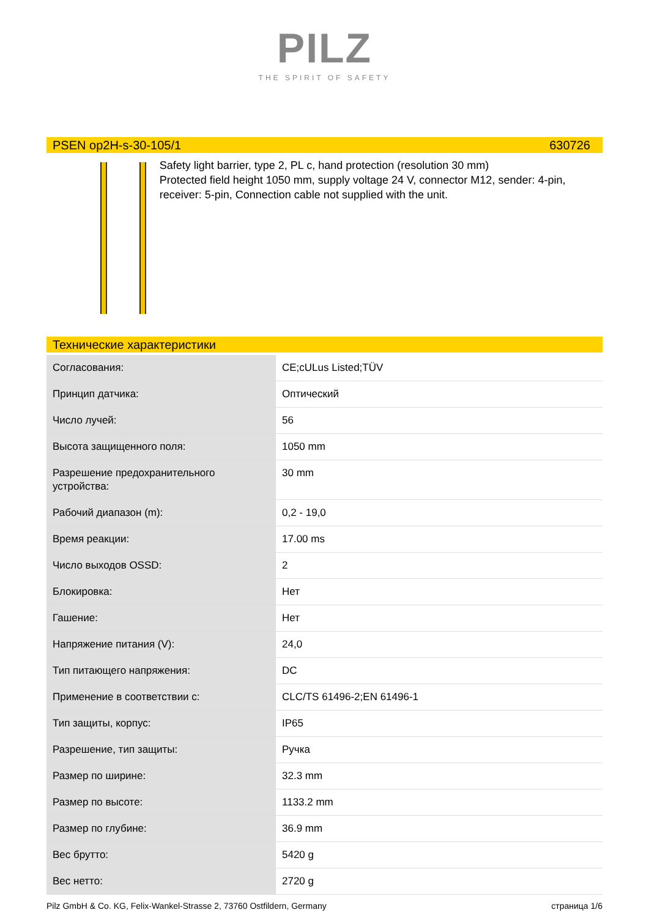PILZ
THE SPIRIT OF SAFETY
PSEN op2H-s-30-105/1 630726
Safety light barrier, type 2, PL c, hand protection (resolution 30 mm)
Protected field height 1050 mm, supply voltage 24 V, connector M12, sender: 4-pin, receiver: 5-pin, Connection cable not supplied with the unit.
Технические характеристики
| Согласования: | CE;cULus Listed;TÜV |
| Принцип датчика: | Оптический |
| Число лучей: | 56 |
| Высота защищенного поля: | 1050 mm |
| Разрешение предохранительного устройства: | 30 mm |
| Рабочий диапазон (m): | 0,2 - 19,0 |
| Время реакции: | 17.00 ms |
| Число выходов OSSD: | 2 |
| Блокировка: | Нет |
| Гашение: | Нет |
| Напряжение питания (V): | 24,0 |
| Тип питающего напряжения: | DC |
| Применение в соответствии с: | CLC/TS 61496-2;EN 61496-1 |
| Тип защиты, корпус: | IP65 |
| Разрешение, тип защиты: | Ручка |
| Размер по ширине: | 32.3 mm |
| Размер по высоте: | 1133.2 mm |
| Размер по глубине: | 36.9 mm |
| Вес брутто: | 5420 g |
| Вес нетто: | 2720 g |
Pilz GmbH & Co. KG, Felix-Wankel-Strasse 2, 73760 Ostfildern, Germany страница 1/6